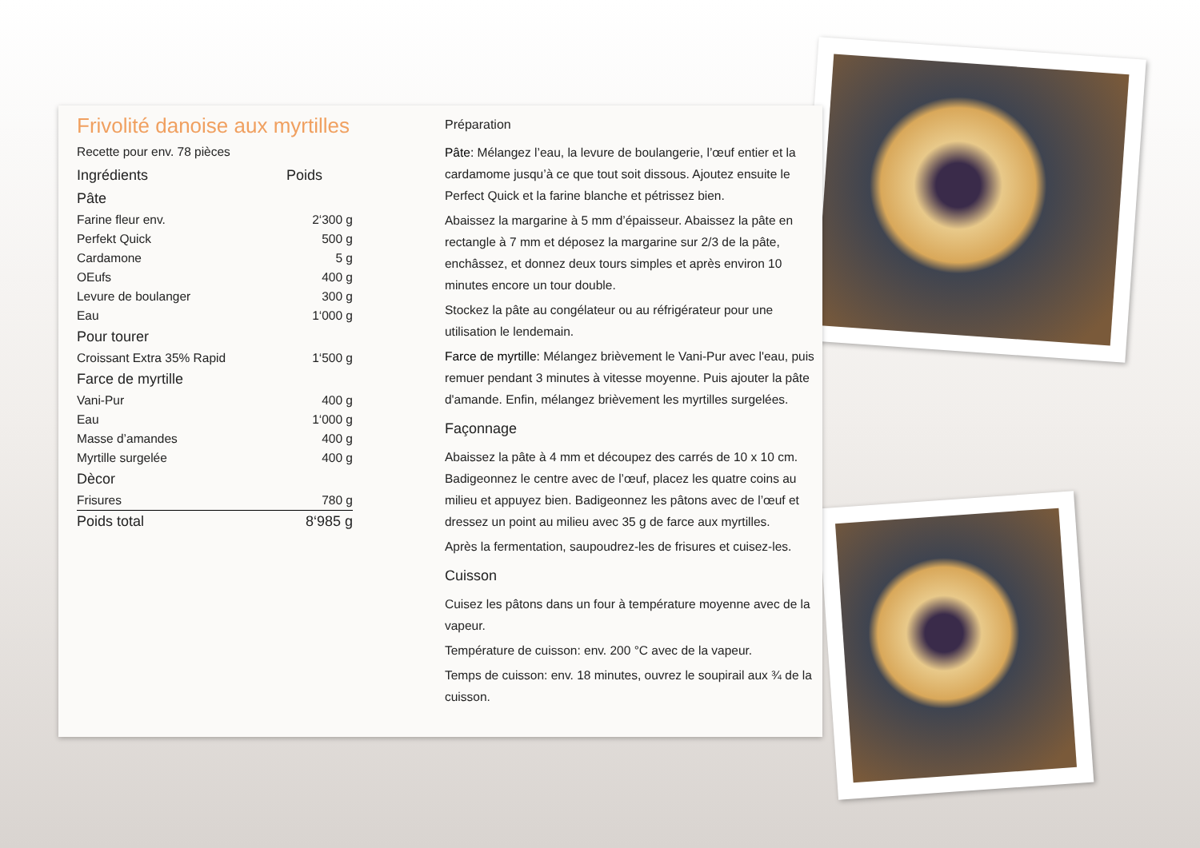Frivolité danoise aux myrtilles
Recette pour env. 78 pièces
| Ingrédients | Poids |
| --- | --- |
| Pâte | |
| Farine fleur env. | 2‘300 g |
| Perfekt Quick | 500 g |
| Cardamone | 5 g |
| OEufs | 400 g |
| Levure de boulanger | 300 g |
| Eau | 1‘000 g |
| Pour tourer | |
| Croissant Extra 35% Rapid | 1‘500 g |
| Farce de myrtille | |
| Vani-Pur | 400 g |
| Eau | 1‘000 g |
| Masse d’amandes | 400 g |
| Myrtille surgelée | 400 g |
| Dècor | |
| Frisures | 780 g |
| Poids total | 8‘985 g |
Préparation
Pâte: Mélangez l’eau, la levure de boulangerie, l’œuf entier et la cardamome jusqu’à ce que tout soit dissous. Ajoutez ensuite le Perfect Quick et la farine blanche et pétrissez bien.
Abaissez la margarine à 5 mm d’épaisseur. Abaissez la pâte en rectangle à 7 mm et déposez la margarine sur 2/3 de la pâte, enchâssez, et donnez deux tours simples et après environ 10 minutes encore un tour double.
Stockez la pâte au congélateur ou au réfrigérateur pour une utilisation le lendemain.
Farce de myrtille: Mélangez brièvement le Vani-Pur avec l'eau, puis remuer pendant 3 minutes à vitesse moyenne. Puis ajouter la pâte d'amande. Enfin, mélangez brièvement les myrtilles surgelées.
Façonnage
Abaissez la pâte à 4 mm et découpez des carrés de 10 x 10 cm. Badigeonnez le centre avec de l’œuf, placez les quatre coins au milieu et appuyez bien. Badigeonnez les pâtons avec de l’œuf et dressez un point au milieu avec 35 g de farce aux myrtilles.
Après la fermentation, saupoudrez-les de frisures et cuisez-les.
Cuisson
Cuisez les pâtons dans un four à température moyenne avec de la vapeur.
Température de cuisson: env. 200 °C avec de la vapeur.
Temps de cuisson: env. 18 minutes, ouvrez le soupirail aux ¾ de la cuisson.